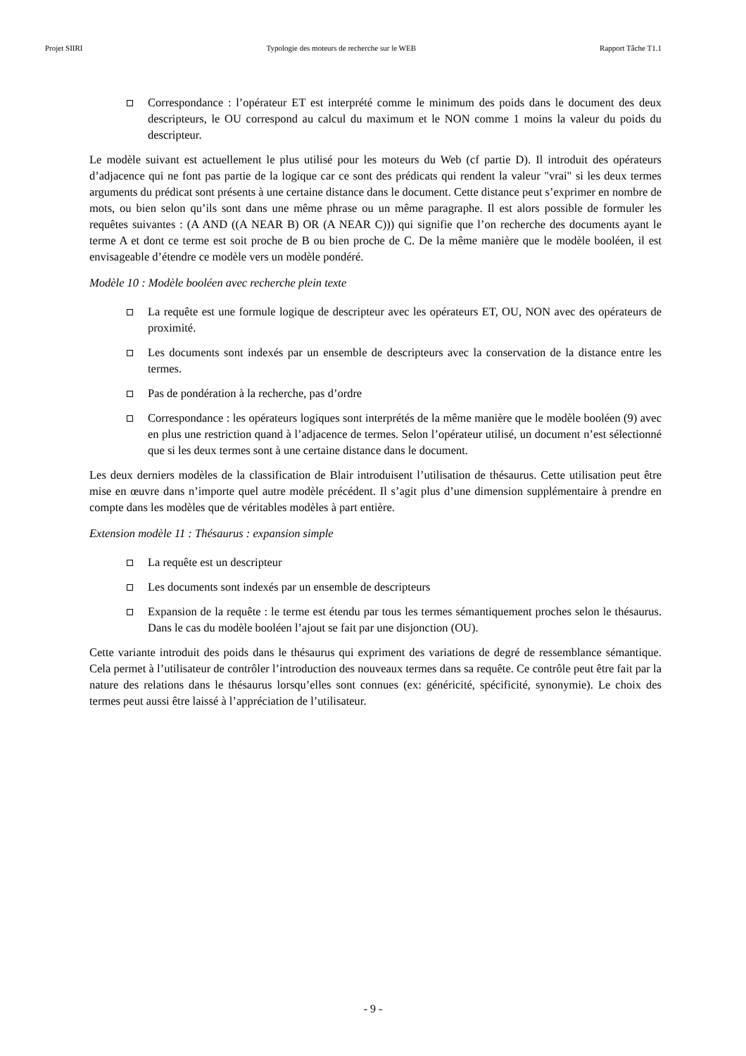Projet SIIRI Typologie des moteurs de recherche sur le WEB Rapport Tâche T1.1
Correspondance : l’opérateur ET est interprété comme le minimum des poids dans le document des deux descripteurs, le OU correspond au calcul du maximum et le NON comme 1 moins la valeur du poids du descripteur.
Le modèle suivant est actuellement le plus utilisé pour les moteurs du Web (cf partie D). Il introduit des opérateurs d’adjacence qui ne font pas partie de la logique car ce sont des prédicats qui rendent la valeur "vrai" si les deux termes arguments du prédicat sont présents à une certaine distance dans le document. Cette distance peut s’exprimer en nombre de mots, ou bien selon qu’ils sont dans une même phrase ou un même paragraphe. Il est alors possible de formuler les requêtes suivantes : (A AND ((A NEAR B) OR (A NEAR C))) qui signifie que l’on recherche des documents ayant le terme A et dont ce terme est soit proche de B ou bien proche de C. De la même manière que le modèle booléen, il est envisageable d’étendre ce modèle vers un modèle pondéré.
Modèle 10 : Modèle booléen avec recherche plein texte
La requête est une formule logique de descripteur avec les opérateurs ET, OU, NON avec des opérateurs de proximité.
Les documents sont indexés par un ensemble de descripteurs avec la conservation de la distance entre les termes.
Pas de pondération à la recherche, pas d’ordre
Correspondance : les opérateurs logiques sont interprétés de la même manière que le modèle booléen (9) avec en plus une restriction quand à l’adjacence de termes. Selon l’opérateur utilisé, un document n’est sélectionné que si les deux termes sont à une certaine distance dans le document.
Les deux derniers modèles de la classification de Blair introduisent l’utilisation de thésaurus. Cette utilisation peut être mise en œuvre dans n’importe quel autre modèle précédent. Il s’agit plus d’une dimension supplémentaire à prendre en compte dans les modèles que de véritables modèles à part entière.
Extension modèle 11 : Thésaurus : expansion simple
La requête est un descripteur
Les documents sont indexés par un ensemble de descripteurs
Expansion de la requête : le terme est étendu par tous les termes sémantiquement proches selon le thésaurus. Dans le cas du modèle booléen l’ajout se fait par une disjonction (OU).
Cette variante introduit des poids dans le thésaurus qui expriment des variations de degré de ressemblance sémantique. Cela permet à l’utilisateur de contrôler l’introduction des nouveaux termes dans sa requête. Ce contrôle peut être fait par la nature des relations dans le thésaurus lorsqu’elles sont connues (ex: généricité, spécificité, synonymie). Le choix des termes peut aussi être laissé à l’appréciation de l’utilisateur.
- 9 -